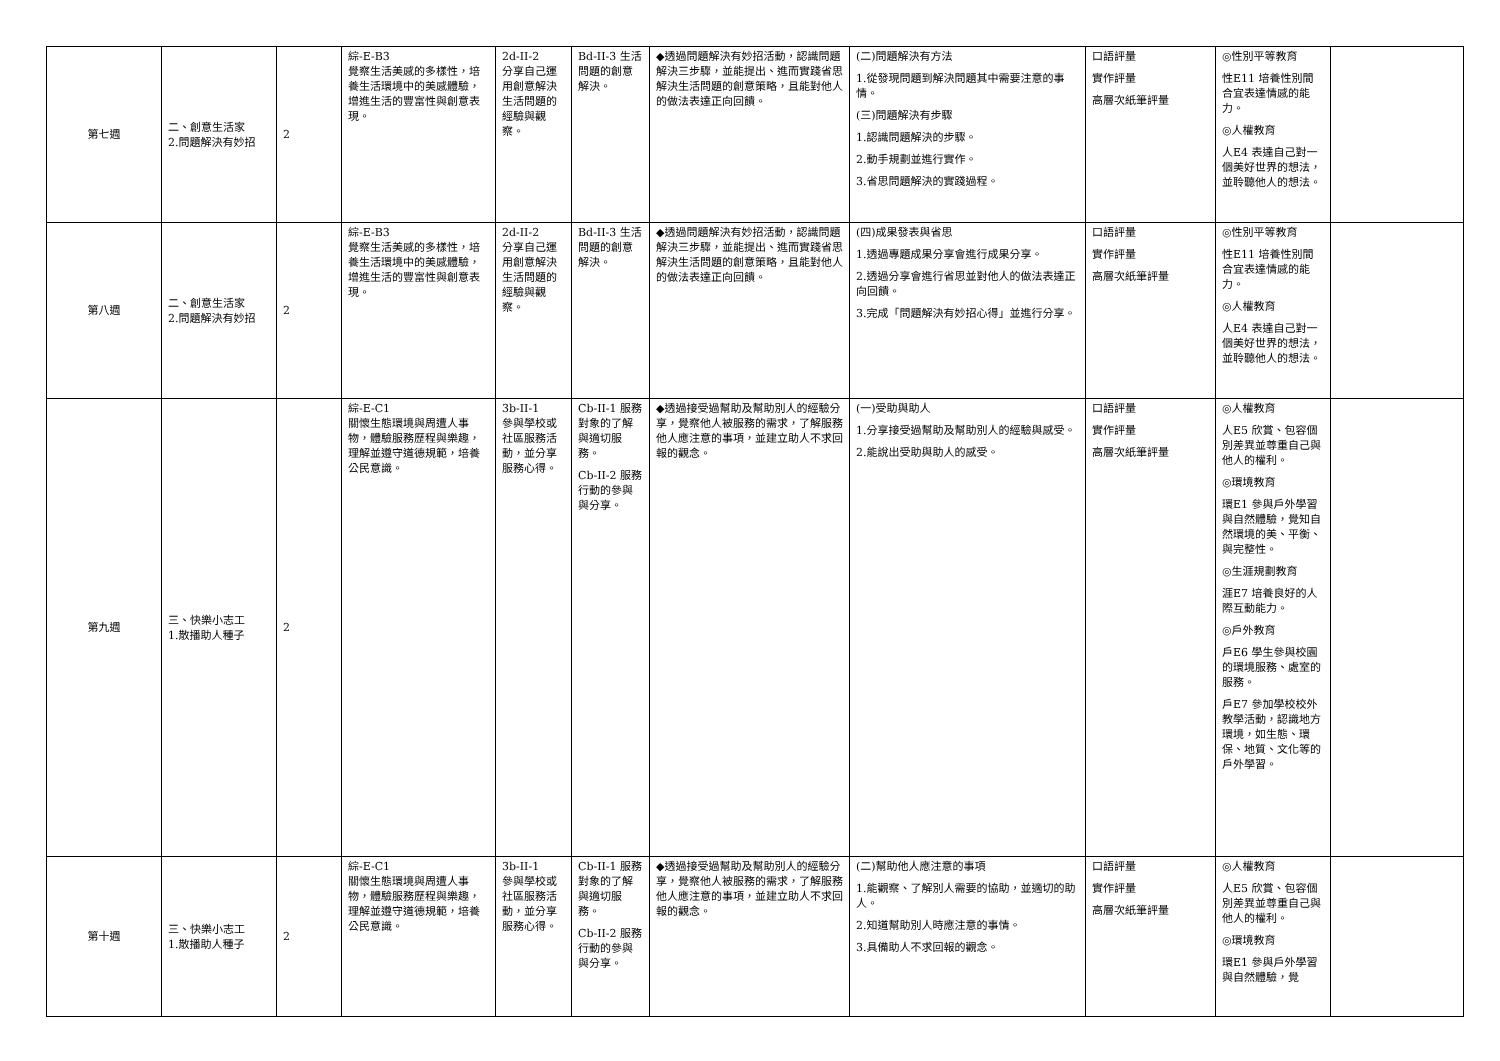| 第七週 | 二、創意生活家 2.問題解決有妙招 | 2 | 綜-E-B3 覺察生活美感的多樣性，培養生活環境中的美感體驗，增進生活的豐富性與創意表現。 | 2d-II-2 分享自己運用創意解決生活問題的經驗與觀察。 | Bd-II-3 生活問題的創意解決。 | ◆透過問題解決有妙招活動，認識問題解決三步驟，並能提出、進而實踐省思解決生活問題的創意策略，且能對他人的做法表達正向回饋。 | (二)問題解決有方法 1.從發現問題到解決問題其中需要注意的事情。 (三)問題解決有步驟 1.認識問題解決的步驟。 2.動手規劃並進行實作。 3.省思問題解決的實踐過程。 | 口語評量 實作評量 高層次紙筆評量 | ◎性別平等教育 性E11 培養性別間合宜表達情感的能力。 ◎人權教育 人E4 表達自己對一個美好世界的想法，並聆聽他人的想法。 | |
| 第八週 | 二、創意生活家 2.問題解決有妙招 | 2 | 綜-E-B3 覺察生活美感的多樣性，培養生活環境中的美感體驗，增進生活的豐富性與創意表現。 | 2d-II-2 分享自己運用創意解決生活問題的經驗與觀察。 | Bd-II-3 生活問題的創意解決。 | ◆透過問題解決有妙招活動，認識問題解決三步驟，並能提出、進而實踐省思解決生活問題的創意策略，且能對他人的做法表達正向回饋。 | (四)成果發表與省思 1.透過專題成果分享會進行成果分享。 2.透過分享會進行省思並對他人的做法表達正向回饋。 3.完成「問題解決有妙招心得」並進行分享。 | 口語評量 實作評量 高層次紙筆評量 | ◎性別平等教育 性E11 培養性別間合宜表達情感的能力。 ◎人權教育 人E4 表達自己對一個美好世界的想法，並聆聽他人的想法。 | |
| 第九週 | 三、快樂小志工 1.散播助人種子 | 2 | 綜-E-C1 關懷生態環境與周遭人事物，體驗服務歷程與樂趣，理解並遵守道德規範，培養公民意識。 | 3b-II-1 參與學校或社區服務活動，並分享服務心得。 | Cb-II-1 服務對象的了解與適切服務。 Cb-II-2 服務行動的參與與分享。 | ◆透過接受過幫助及幫助別人的經驗分享，覺察他人被服務的需求，了解服務他人應注意的事項，並建立助人不求回報的觀念。 | (一)受助與助人 1.分享接受過幫助及幫助別人的經驗與感受。 2.能說出受助與助人的感受。 | 口語評量 實作評量 高層次紙筆評量 | ◎人權教育 人E5 欣賞、包容個別差異並尊重自己與他人的權利。 ◎環境教育 環E1 參與戶外學習與自然體驗，覺知自然環境的美、平衡、與完整性。 ◎生涯規劃教育 涯E7 培養良好的人際互動能力。 ◎戶外教育 戶E6 學生參與校園的環境服務、處室的服務。 戶E7 參加學校校外教學活動，認識地方環境，如生態、環保、地質、文化等的戶外學習。 | |
| 第十週 | 三、快樂小志工 1.散播助人種子 | 2 | 綜-E-C1 關懷生態環境與周遭人事物，體驗服務歷程與樂趣，理解並遵守道德規範，培養公民意識。 | 3b-II-1 參與學校或社區服務活動，並分享服務心得。 | Cb-II-1 服務對象的了解與適切服務。 Cb-II-2 服務行動的參與與分享。 | ◆透過接受過幫助及幫助別人的經驗分享，覺察他人被服務的需求，了解服務他人應注意的事項，並建立助人不求回報的觀念。 | (二)幫助他人應注意的事項 1.能觀察、了解別人需要的協助，並適切的助人。 2.知道幫助別人時應注意的事情。 3.具備助人不求回報的觀念。 | 口語評量 實作評量 高層次紙筆評量 | ◎人權教育 人E5 欣賞、包容個別差異並尊重自己與他人的權利。 ◎環境教育 環E1 參與戶外學習與自然體驗，覺 | |